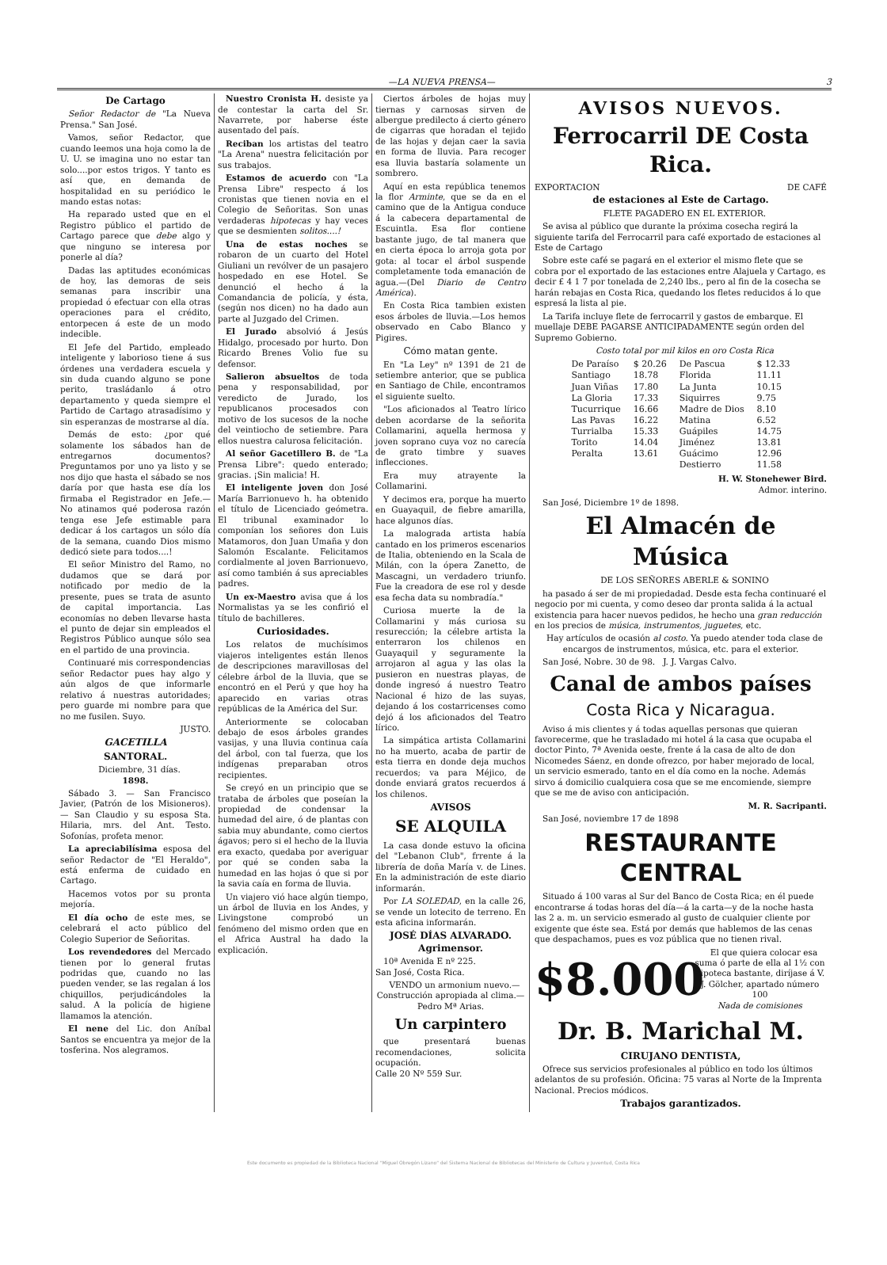—LA NUEVA PRENSA— 3
De Cartago
Señor Redactor de "La Nueva Prensa." San José.
Vamos, señor Redactor, que cuando leemos una hoja como la de U. U. se imagina uno no estar tan solo....por estos trigos. Y tanto es así que, en demanda de hospitalidad en su periódico le mando estas notas:
Ha reparado usted que en el Registro público el partido de Cartago parece que debe algo y que ninguno se interesa por ponerle al día?
Dadas las aptitudes económicas de hoy, las demoras de seis semanas para inscribir una propiedad ó efectuar con ella otras operaciones para el crédito, entorpecen á este de un modo indecible.
El Jefe del Partido, empleado inteligente y laborioso tiene á sus órdenes una verdadera escuela y sin duda cuando alguno se pone perito, trasládanlo á otro departamento y queda siempre el Partido de Cartago atrasadísimo y sin esperanzas de mostrarse al día.
Demás de esto: ¿por qué solamente los sábados han de entregarnos documentos? Preguntamos por uno ya listo y se nos dijo que hasta el sábado se nos daría por que hasta ese día los firmaba el Registrador en Jefe.— No atinamos qué poderosa razón tenga ese Jefe estimable para dedicar á los cartagos un sólo día de la semana, cuando Dios mismo dedicó siete para todos....!
El señor Ministro del Ramo, no dudamos que se dará por notificado por medio de la presente, pues se trata de asunto de capital importancia. Las economías no deben llevarse hasta el punto de dejar sin empleados el Registros Público aunque sólo sea en el partido de una provincia.
Continuaré mis correspondencias señor Redactor pues hay algo y aún algos de que informarle relativo á nuestras autoridades; pero guarde mi nombre para que no me fusilen. Suyo.
JUSTO.
GACETILLA
SANTORAL.
Diciembre, 31 días.
1898.
Sábado 3. — San Francisco Javier, (Patrón de los Misioneros).— San Claudio y su esposa Sta. Hilaria, mrs. del Ant. Testo. Sofonías, profeta menor.
La apreciabilísima esposa del señor Redactor de "El Heraldo", está enferma de cuidado en Cartago.
Hacemos votos por su pronta mejoría.
El día ocho de este mes, se celebrará el acto público del Colegio Superior de Señoritas.
Los revendedores del Mercado tienen por lo general frutas podridas que, cuando no las pueden vender, se las regalan á los chiquillos, perjudicándoles la salud. A la policía de higiene llamamos la atención.
El nene del Lic. don Aníbal Santos se encuentra ya mejor de la tosferina. Nos alegramos.
Nuestro Cronista H. desiste ya de contestar la carta del Sr. Navarrete, por haberse éste ausentado del país.
Reciban los artistas del teatro "La Arena" nuestra felicitación por sus trabajos.
Estamos de acuerdo con "La Prensa Libre" respecto á los cronistas que tienen novia en el Colegio de Señoritas. Son unas verdaderas hipotecas y hay veces que se desmienten solitos....!
Una de estas noches se robaron de un cuarto del Hotel Giuliani un revólver de un pasajero hospedado en ese Hotel. Se denunció el hecho á la Comandancia de policía, y ésta, (según nos dicen) no ha dado aun parte al Juzgado del Crimen.
El Jurado absolvió á Jesús Hidalgo, procesado por hurto. Don Ricardo Brenes Volio fue su defensor.
Salieron absueltos de toda pena y responsabilidad, por veredicto de Jurado, los republicanos procesados con motivo de los sucesos de la noche del veintiocho de setiembre. Para ellos nuestra calurosa felicitación.
Al señor Gacetillero B. de "La Prensa Libre": quedo enterado; gracias. ¡Sin malicia! H.
El inteligente joven don José María Barrionuevo h. ha obtenido el título de Licenciado geómetra. El tribunal examinador lo componían los señores don Luis Matamoros, don Juan Umaña y don Salomón Escalante. Felicitamos cordialmente al joven Barrionuevo, así como también á sus apreciables padres.
Un ex-Maestro avisa que á los Normalistas ya se les confirió el título de bachilleres.
Curiosidades.
Los relatos de muchísimos viajeros inteligentes están llenos de descripciones maravillosas del célebre árbol de la lluvia, que se encontró en el Perú y que hoy ha aparecido en varias otras repúblicas de la América del Sur.
Anteriormente se colocaban debajo de esos árboles grandes vasijas, y una lluvia continua caía del árbol, con tal fuerza, que los indígenas preparaban otros recipientes.
Se creyó en un principio que se trataba de árboles que poseían la propiedad de condensar la humedad del aire, ó de plantas con sabia muy abundante, como ciertos ágavos; pero si el hecho de la lluvia era exacto, quedaba por averiguar por qué se conden saba la humedad en las hojas ó que si por la savia caía en forma de lluvia.
Un viajero vió hace algún tiempo, un árbol de lluvia en los Andes, y Livingstone comprobó un fenómeno del mismo orden que en el Africa Austral ha dado la explicación.
Ciertos árboles de hojas muy tiernas y carnosas sirven de albergue predilecto á cierto género de cigarras que horadan el tejido de las hojas y dejan caer la savia en forma de lluvia. Para recoger esa lluvia bastaría solamente un sombrero.
Aquí en esta república tenemos la flor Arminte, que se da en el camino que de la Antigua conduce á la cabecera departamental de Escuintla. Esa flor contiene bastante jugo, de tal manera que en cierta época lo arroja gota por gota: al tocar el árbol suspende completamente toda emanación de agua.—(Del Diario de Centro América).
En Costa Rica tambien existen esos árboles de lluvia.—Los hemos observado en Cabo Blanco y Pigires.
Cómo matan gente.
En "La Ley" nº 1391 de 21 de setiembre anterior, que se publica en Santiago de Chile, encontramos el siguiente suelto.
"Los aficionados al Teatro lírico deben acordarse de la señorita Collamarini, aquella hermosa y joven soprano cuya voz no carecía de grato timbre y suaves inflecciones.
Era muy atrayente la Collamarini.
Y decimos era, porque ha muerto en Guayaquil, de fiebre amarilla, hace algunos días.
La malograda artista había cantado en los primeros escenarios de Italia, obteniendo en la Scala de Milán, con la ópera Zanetto, de Mascagni, un verdadero triunfo. Fue la creadora de ese rol y desde esa fecha data su nombradía."
Curiosa muerte la de la Collamarini y más curiosa su resurección; la célebre artista la enterraron los chilenos en Guayaquil y seguramente la arrojaron al agua y las olas la pusieron en nuestras playas, de donde ingresó á nuestro Teatro Nacional é hizo de las suyas, dejando á los costarricenses como dejó á los aficionados del Teatro lírico.
La simpática artista Collamarini no ha muerto, acaba de partir de esta tierra en donde deja muchos recuerdos; va para Méjico, de donde enviará gratos recuerdos á los chilenos.
AVISOS
SE ALQUILA
La casa donde estuvo la oficina del "Lebanon Club", frrente á la librería de doña María v. de Lines. En la administración de este diario informarán.
Por LA SOLEDAD, en la calle 26, se vende un lotecito de terreno. En esta aficina informarán.
JOSÉ DÍAS ALVARADO.
Agrimensor.
10ª Avenida E nº 225.
San José, Costa Rica.
VENDO un armonium nuevo.— Construcción apropiada al clima.— Pedro Mª Arias.
Un carpintero
que presentará buenas recomendaciones, solicita ocupación.
Calle 20 Nº 559 Sur.
AVISOS NUEVOS.
Ferrocarril DE Costa Rica.
EXPORTACION DE CAFÉ
de estaciones al Este de Cartago.
FLETE PAGADERO EN EL EXTERIOR.
Se avisa al público que durante la próxima cosecha regirá la siguiente tarifa del Ferrocarril para café exportado de estaciones al Este de Cartago
Sobre este café se pagará en el exterior el mismo flete que se cobra por el exportado de las estaciones entre Alajuela y Cartago, es decir £ 4 1 7 por tonelada de 2,240 lbs., pero al fin de la cosecha se harán rebajas en Costa Rica, quedando los fletes reducidos á lo que espresá la lista al pie.
La Tarifa incluye flete de ferrocarril y gastos de embarque. El muellaje DEBE PAGARSE ANTICIPADAMENTE según orden del Supremo Gobierno.
Costo total por mil kilos en oro Costa Rica
| De Paraíso | $ 20.26 | De Pascua | $ 12.33 |
| Santiago | 18.78 | Florida | 11.11 |
| Juan Viñas | 17.80 | La Junta | 10.15 |
| La Gloria | 17.33 | Siquirres | 9.75 |
| Tucurrique | 16.66 | Madre de Dios | 8.10 |
| Las Pavas | 16.22 | Matina | 6.52 |
| Turrialba | 15.33 | Guápiles | 14.75 |
| Torito | 14.04 | Jiménez | 13.81 |
| Peralta | 13.61 | Guácimo | 12.96 |
| | | Destierro | 11.58 |
H. W. Stonehewer Bird.
Admor. interino.
San José, Diciembre 1º de 1898.
El Almacén de Música
DE LOS SEÑORES ABERLE & SONINO
ha pasado á ser de mi propiedadad. Desde esta fecha continuaré el negocio por mi cuenta, y como deseo dar pronta salida á la actual existencia para hacer nuevos pedidos, he hecho una gran reducción en los precios de música, instrumentos, juguetes, etc.
Hay artículos de ocasión al costo. Ya puedo atender toda clase de encargos de instrumentos, música, etc. para el exterior.
San José, Nobre. 30 de 98. J. J. Vargas Calvo.
Canal de ambos países
Costa Rica y Nicaragua.
Aviso á mis clientes y á todas aquellas personas que quieran favorecerme, que he trasladado mi hotel á la casa que ocupaba el doctor Pinto, 7ª Avenida oeste, frente á la casa de alto de don Nicomedes Sáenz, en donde ofrezco, por haber mejorado de local, un servicio esmerado, tanto en el día como en la noche. Además sirvo á domicilio cualquiera cosa que se me encomiende, siempre que se me de aviso con anticipación.
M. R. Sacripanti.
San José, noviembre 17 de 1898
RESTAURANTE CENTRAL
Situado á 100 varas al Sur del Banco de Costa Rica; en él puede encontrarse á todas horas del día—á la carta—y de la noche hasta las 2 a. m. un servicio esmerado al gusto de cualquier cliente por exigente que éste sea. Está por demás que hablemos de las cenas que despachamos, pues es voz pública que no tienen rival.
$8.000
El que quiera colocar esa suma ó parte de ella al 1½ con hipoteca bastante, diríjase á V. J. Gölcher, apartado número 100
Nada de comisiones
Dr. B. Marichal M.
CIRUJANO DENTISTA,
Ofrece sus servicios profesionales al público en todo los últimos adelantos de su profesión. Oficina: 75 varas al Norte de la Imprenta Nacional. Precios módicos.
Trabajos garantizados.
Este documento es propiedad de la Biblioteca Nacional "Miguel Obregón Lizano" del Sistema Nacional de Bibliotecas del Ministerio de Cultura y Juventud, Costa Rica